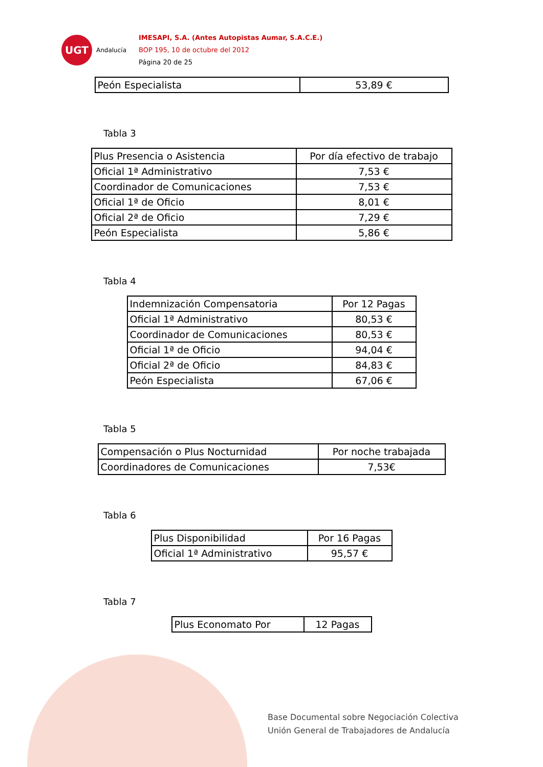UGT
Andalucía
IMESAPI, S.A. (Antes Autopistas Aumar, S.A.C.E.)
BOP 195, 10 de octubre del 2012
Página 20 de 25
| Peón Especialista | 53,89 € |
Tabla 3
| Plus Presencia o Asistencia | Por día efectivo de trabajo |
| Oficial 1ª Administrativo | 7,53 € |
| Coordinador de Comunicaciones | 7,53 € |
| Oficial 1ª de Oficio | 8,01 € |
| Oficial 2ª de Oficio | 7,29 € |
| Peón Especialista | 5,86 € |
Tabla 4
| Indemnización Compensatoria | Por 12 Pagas |
| Oficial 1ª Administrativo | 80,53 € |
| Coordinador de Comunicaciones | 80,53 € |
| Oficial 1ª de Oficio | 94,04 € |
| Oficial 2ª de Oficio | 84,83 € |
| Peón Especialista | 67,06 € |
Tabla 5
| Compensación o Plus Nocturnidad | Por noche trabajada |
| Coordinadores de Comunicaciones | 7,53€ |
Tabla 6
| Plus Disponibilidad | Por 16 Pagas |
| Oficial 1ª Administrativo | 95,57 € |
Tabla 7
| Plus Economato Por | 12 Pagas |
Base Documental sobre Negociación Colectiva
Unión General de Trabajadores de Andalucía